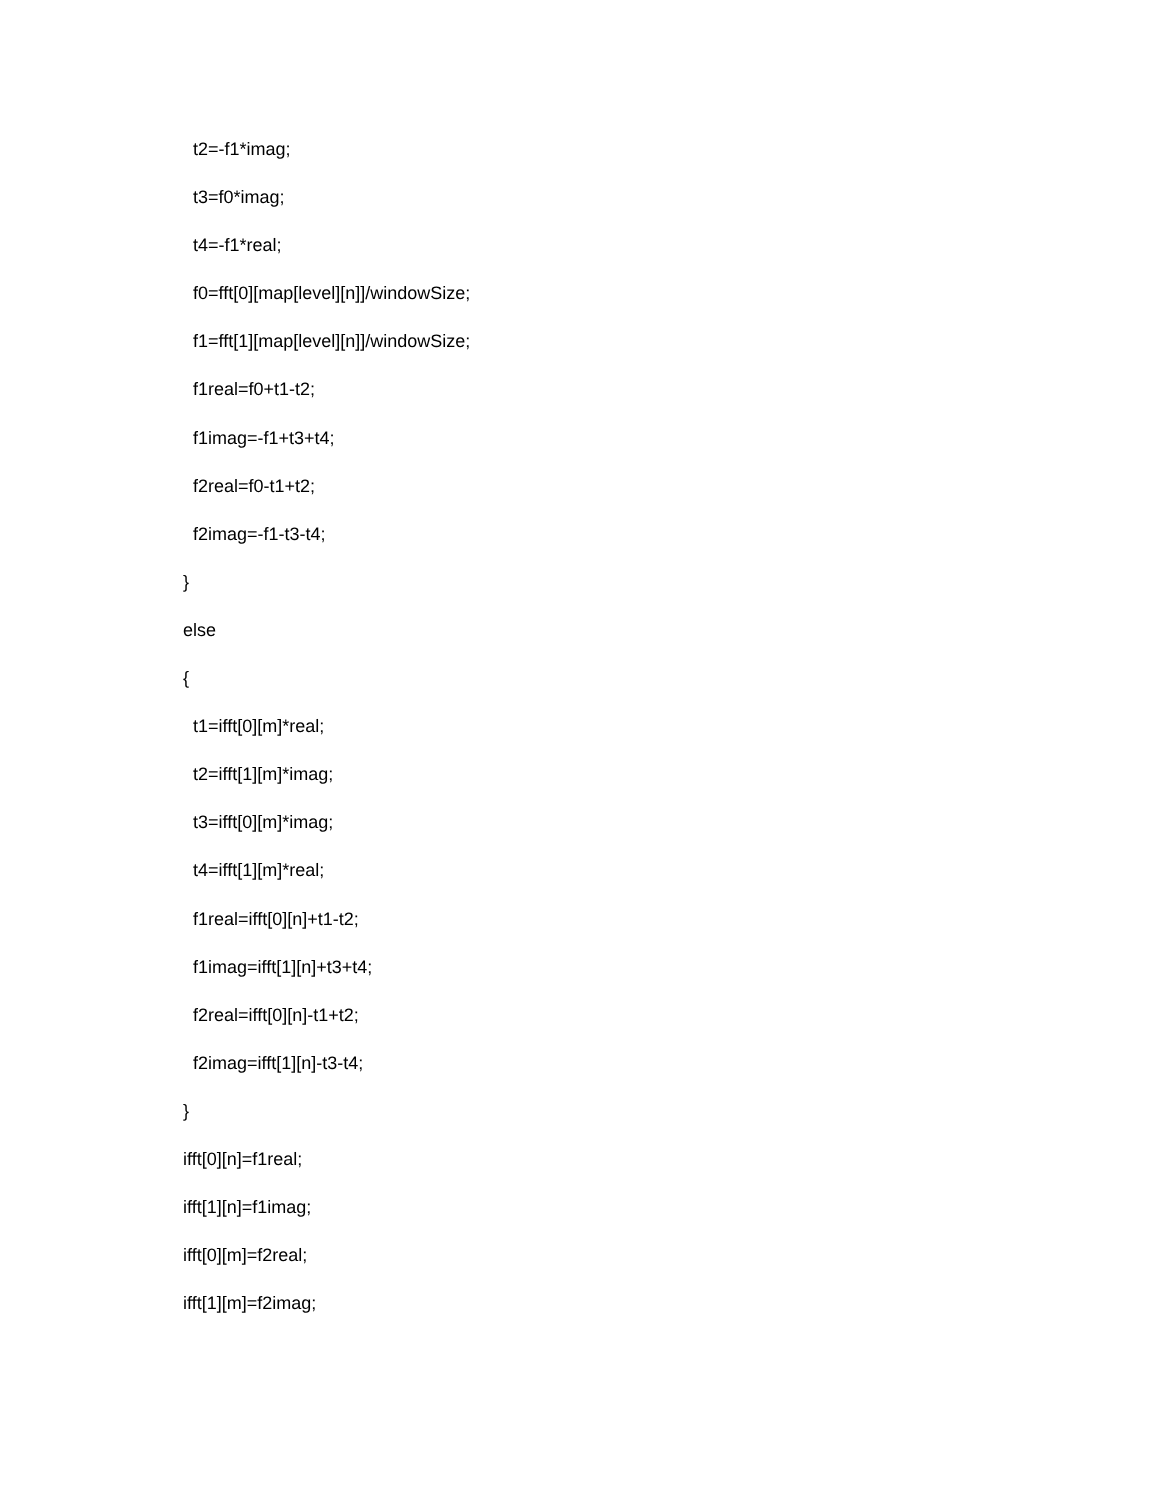t2=-f1*imag;
t3=f0*imag;
t4=-f1*real;
f0=fft[0][map[level][n]]/windowSize;
f1=fft[1][map[level][n]]/windowSize;
f1real=f0+t1-t2;
f1imag=-f1+t3+t4;
f2real=f0-t1+t2;
f2imag=-f1-t3-t4;
}
else
{
t1=ifft[0][m]*real;
t2=ifft[1][m]*imag;
t3=ifft[0][m]*imag;
t4=ifft[1][m]*real;
f1real=ifft[0][n]+t1-t2;
f1imag=ifft[1][n]+t3+t4;
f2real=ifft[0][n]-t1+t2;
f2imag=ifft[1][n]-t3-t4;
}
ifft[0][n]=f1real;
ifft[1][n]=f1imag;
ifft[0][m]=f2real;
ifft[1][m]=f2imag;